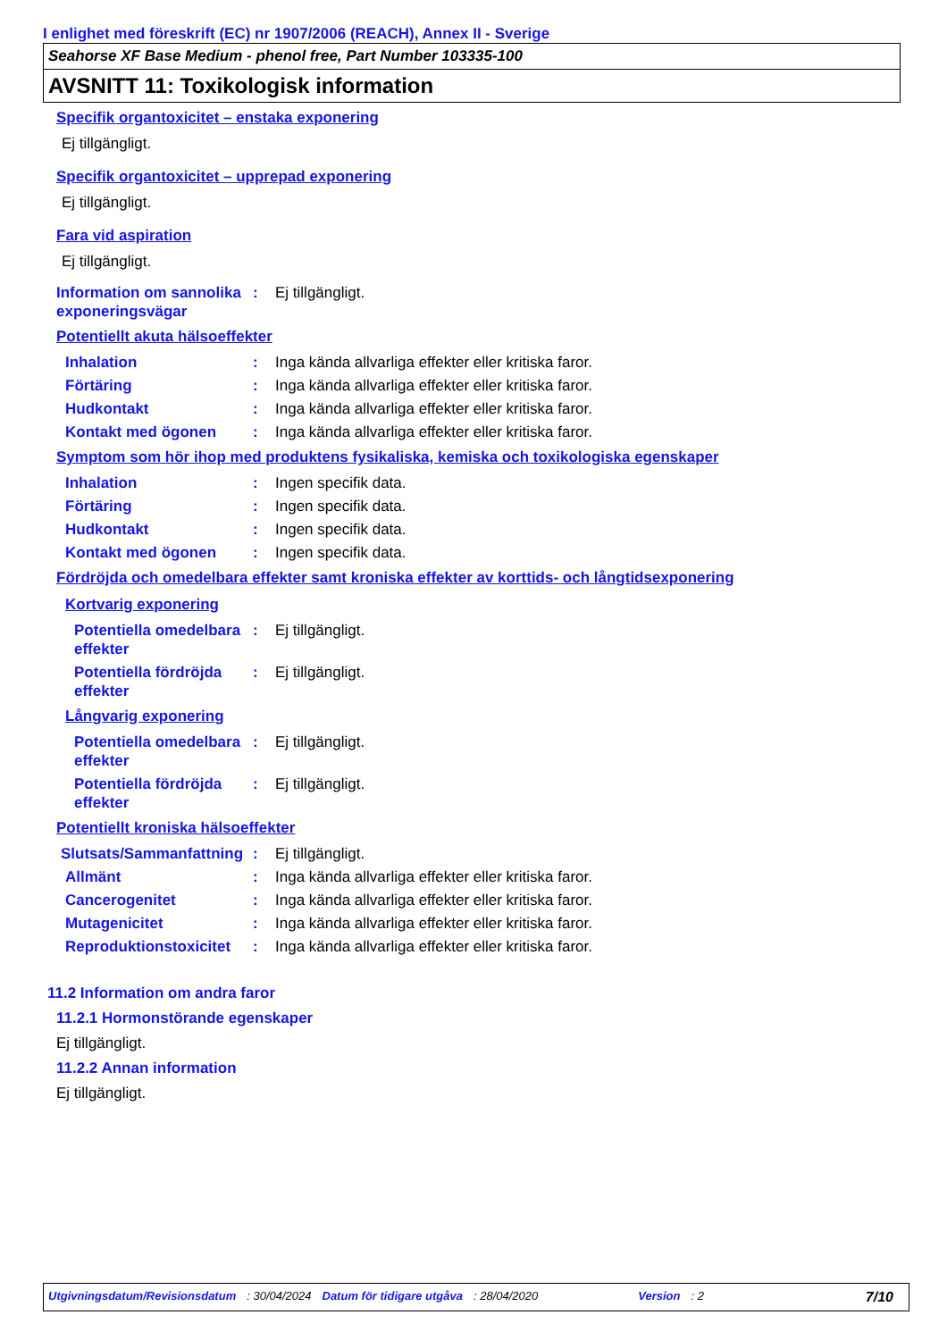I enlighet med föreskrift (EC) nr 1907/2006 (REACH), Annex II - Sverige
Seahorse XF Base Medium - phenol free, Part Number 103335-100
AVSNITT 11: Toxikologisk information
Specifik organtoxicitet – enstaka exponering
Ej tillgängligt.
Specifik organtoxicitet – upprepad exponering
Ej tillgängligt.
Fara vid aspiration
Ej tillgängligt.
Information om sannolika exponeringsvägar
: Ej tillgängligt.
Potentiellt akuta hälsoeffekter
Inhalation : Inga kända allvarliga effekter eller kritiska faror.
Förtäring : Inga kända allvarliga effekter eller kritiska faror.
Hudkontakt : Inga kända allvarliga effekter eller kritiska faror.
Kontakt med ögonen : Inga kända allvarliga effekter eller kritiska faror.
Symptom som hör ihop med produktens fysikaliska, kemiska och toxikologiska egenskaper
Inhalation : Ingen specifik data.
Förtäring : Ingen specifik data.
Hudkontakt : Ingen specifik data.
Kontakt med ögonen : Ingen specifik data.
Fördröjda och omedelbara effekter samt kroniska effekter av korttids- och långtidsexponering
Kortvarig exponering
Potentiella omedelbara effekter
: Ej tillgängligt.
Potentiella fördröjda effekter
: Ej tillgängligt.
Långvarig exponering
Potentiella omedelbara effekter
: Ej tillgängligt.
Potentiella fördröjda effekter
: Ej tillgängligt.
Potentiellt kroniska hälsoeffekter
Slutsats/Sammanfattning
: Ej tillgängligt.
Allmänt : Inga kända allvarliga effekter eller kritiska faror.
Cancerogenitet : Inga kända allvarliga effekter eller kritiska faror.
Mutagenicitet : Inga kända allvarliga effekter eller kritiska faror.
Reproduktionstoxicitet
: Inga kända allvarliga effekter eller kritiska faror.
11.2 Information om andra faror
11.2.1 Hormonstörande egenskaper
Ej tillgängligt.
11.2.2 Annan information
Ej tillgängligt.
Utgivningsdatum/Revisionsdatum: 30/04/2024 Datum för tidigare utgåva: 28/04/2020 Version: 2 7/10